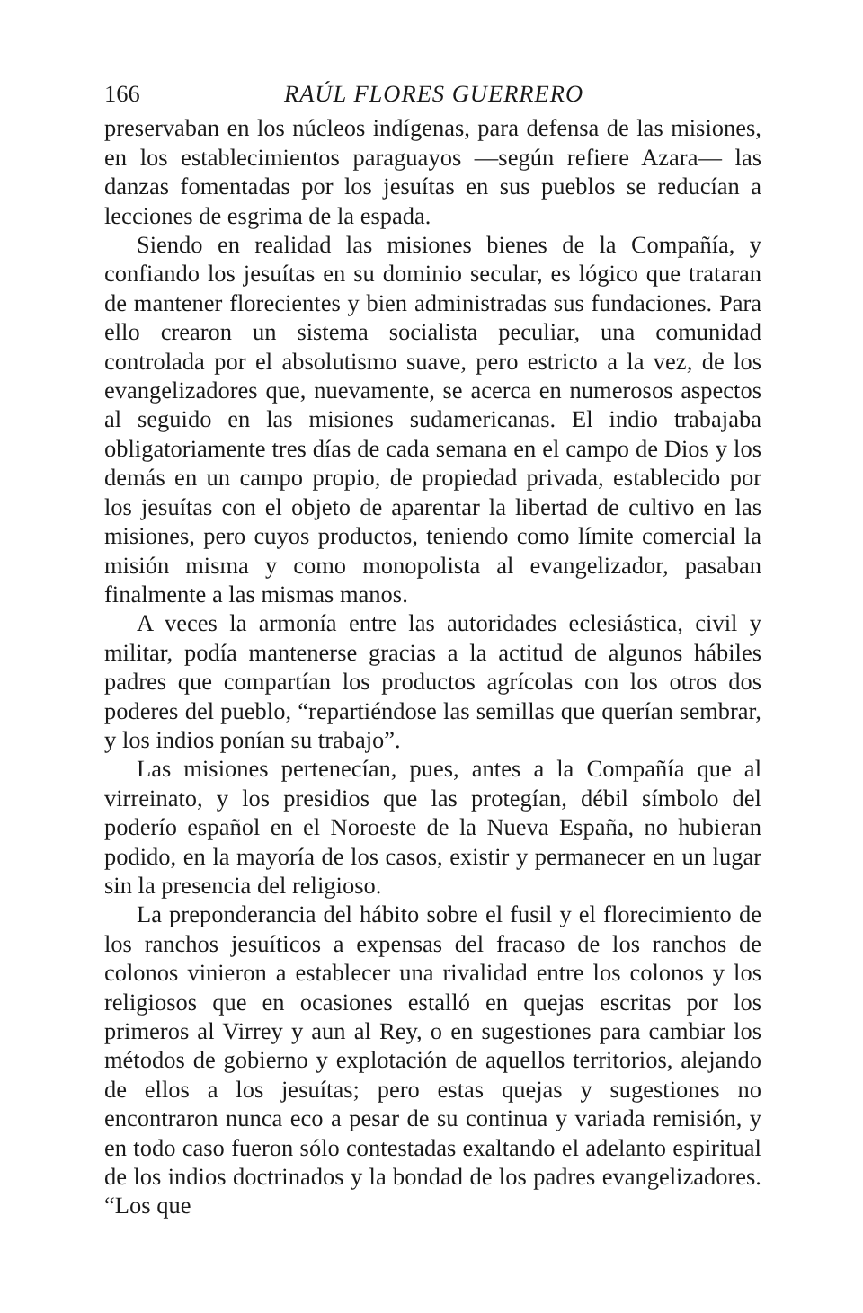166 RAÚL FLORES GUERRERO
preservaban en los núcleos indígenas, para defensa de las misiones, en los establecimientos paraguayos —según refiere Azara— las danzas fomentadas por los jesuítas en sus pueblos se reducían a lecciones de esgrima de la espada.
Siendo en realidad las misiones bienes de la Compañía, y confiando los jesuítas en su dominio secular, es lógico que trataran de mantener florecientes y bien administradas sus fundaciones. Para ello crearon un sistema socialista peculiar, una comunidad controlada por el absolutismo suave, pero estricto a la vez, de los evangelizadores que, nuevamente, se acerca en numerosos aspectos al seguido en las misiones sudamericanas. El indio trabajaba obligatoriamente tres días de cada semana en el campo de Dios y los demás en un campo propio, de propiedad privada, establecido por los jesuítas con el objeto de aparentar la libertad de cultivo en las misiones, pero cuyos productos, teniendo como límite comercial la misión misma y como monopolista al evangelizador, pasaban finalmente a las mismas manos.
A veces la armonía entre las autoridades eclesiástica, civil y militar, podía mantenerse gracias a la actitud de algunos hábiles padres que compartían los productos agrícolas con los otros dos poderes del pueblo, “repartiéndose las semillas que querían sembrar, y los indios ponían su trabajo”.
Las misiones pertenecían, pues, antes a la Compañía que al virreinato, y los presidios que las protegían, débil símbolo del poderío español en el Noroeste de la Nueva España, no hubieran podido, en la mayoría de los casos, existir y permanecer en un lugar sin la presencia del religioso.
La preponderancia del hábito sobre el fusil y el florecimiento de los ranchos jesuíticos a expensas del fracaso de los ranchos de colonos vinieron a establecer una rivalidad entre los colonos y los religiosos que en ocasiones estalló en quejas escritas por los primeros al Virrey y aun al Rey, o en sugestiones para cambiar los métodos de gobierno y explotación de aquellos territorios, alejando de ellos a los jesuítas; pero estas quejas y sugestiones no encontraron nunca eco a pesar de su continua y variada remisión, y en todo caso fueron sólo contestadas exaltando el adelanto espiritual de los indios doctrinados y la bondad de los padres evangelizadores. “Los que